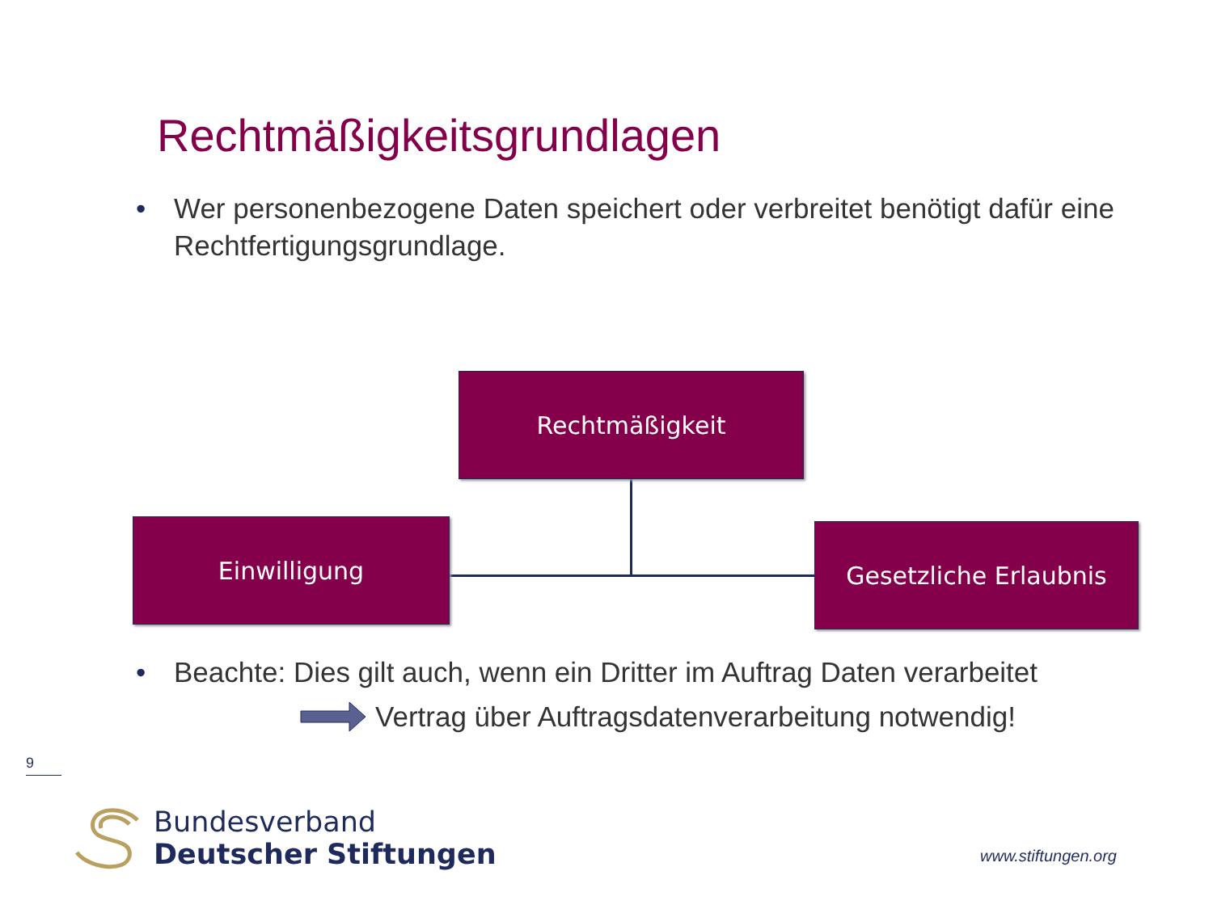Rechtmäßigkeitsgrundlagen
• Wer personenbezogene Daten speichert oder verbreitet benötigt dafür eine Rechtfertigungsgrundlage.
Rechtmäßigkeit
Einwilligung Gesetzliche Erlaubnis
• Beachte: Dies gilt auch, wenn ein Dritter im Auftrag Daten verarbeitet
Vertrag über Auftragsdatenverarbeitung notwendig!
9
Bundesverband
Deutscher Stiftungen
www.stiftungen.org